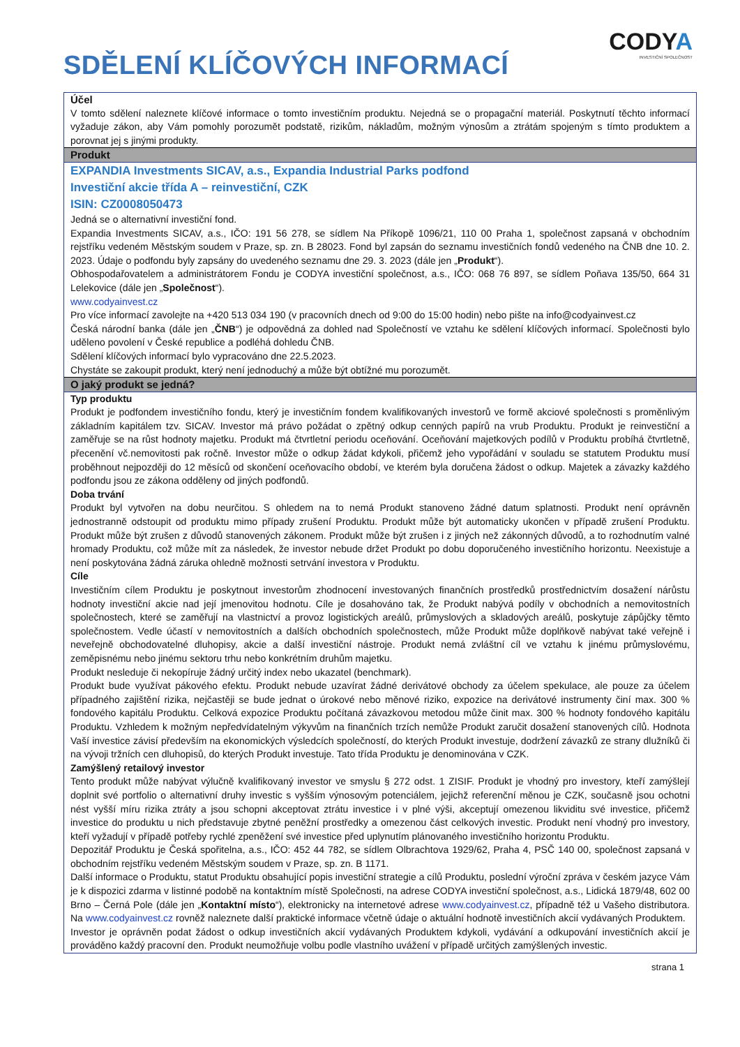SDĚLENÍ KLÍČOVÝCH INFORMACÍ
CODYA
INVESTIČNÍ SPOLEČNOST
Účel
V tomto sdělení naleznete klíčové informace o tomto investičním produktu. Nejedná se o propagační materiál. Poskytnutí těchto informací vyžaduje zákon, aby Vám pomohly porozumět podstatě, rizikům, nákladům, možným výnosům a ztrátám spojeným s tímto produktem a porovnat jej s jinými produkty.
Produkt
EXPANDIA Investments SICAV, a.s., Expandia Industrial Parks podfond
Investiční akcie třída A – reinvestiční, CZK
ISIN: CZ0008050473
Jedná se o alternativní investiční fond.
Expandia Investments SICAV, a.s., IČO: 191 56 278, se sídlem Na Příkopě 1096/21, 110 00 Praha 1, společnost zapsaná v obchodním rejstříku vedeném Městským soudem v Praze, sp. zn. B 28023. Fond byl zapsán do seznamu investičních fondů vedeného na ČNB dne 10. 2. 2023. Údaje o podfondu byly zapsány do uvedeného seznamu dne 29. 3. 2023 (dále jen „Produkt“).
Obhospodařovatelem a administrátorem Fondu je CODYA investiční společnost, a.s., IČO: 068 76 897, se sídlem Poňava 135/50, 664 31 Lelekovice (dále jen „Společnost“).
www.codyainvest.cz
Pro více informací zavolejte na +420 513 034 190 (v pracovních dnech od 9:00 do 15:00 hodin) nebo pište na info@codyainvest.cz
Česká národní banka (dále jen „ČNB“) je odpovědná za dohled nad Společností ve vztahu ke sdělení klíčových informací. Společnosti bylo uděleno povolení v České republice a podléhá dohledu ČNB.
Sdělení klíčových informací bylo vypracováno dne 22.5.2023.
Chystáte se zakoupit produkt, který není jednoduchý a může být obtížné mu porozumět.
O jaký produkt se jedná?
Typ produktu
Produkt je podfondem investičního fondu, který je investičním fondem kvalifikovaných investorů ve formě akciové společnosti s proměnlivým základním kapitálem tzv. SICAV. Investor má právo požádat o zpětný odkup cenných papírů na vrub Produktu. Produkt je reinvestiční a zaměřuje se na růst hodnoty majetku. Produkt má čtvrtletní periodu oceňování. Oceňování majetkových podílů v Produktu probíhá čtvrtletně, přecenění vč.nemovitosti pak ročně. Investor může o odkup žádat kdykoli, přičemž jeho vypořádání v souladu se statutem Produktu musí proběhnout nejpozději do 12 měsíců od skončení oceňovacího období, ve kterém byla doručena žádost o odkup. Majetek a závazky každého podfondu jsou ze zákona odděleny od jiných podfondů.
Doba trvání
Produkt byl vytvořen na dobu neurčitou. S ohledem na to nemá Produkt stanoveno žádné datum splatnosti. Produkt není oprávněn jednostranně odstoupit od produktu mimo případy zrušení Produktu. Produkt může být automaticky ukončen v případě zrušení Produktu. Produkt může být zrušen z důvodů stanovených zákonem. Produkt může být zrušen i z jiných než zákonných důvodů, a to rozhodnutím valné hromady Produktu, což může mít za následek, že investor nebude držet Produkt po dobu doporučeného investičního horizontu. Neexistuje a není poskytována žádná záruka ohledně možnosti setrvání investora v Produktu.
Cíle
Investičním cílem Produktu je poskytnout investorům zhodnocení investovaných finančních prostředků prostřednictvím dosažení nárůstu hodnoty investiční akcie nad její jmenovitou hodnotu. Cíle je dosahováno tak, že Produkt nabývá podíly v obchodních a nemovitostních společnostech, které se zaměřují na vlastnictví a provoz logistických areálů, průmyslových a skladových areálů, poskytuje zápůjčky těmto společnostem. Vedle účastí v nemovitostních a dalších obchodních společnostech, může Produkt může doplňkově nabývat také veřejně i neveřejně obchodovatelné dluhopisy, akcie a další investiční nástroje. Produkt nemá zvláštní cíl ve vztahu k jinému průmyslovému, zeměpisnému nebo jinému sektoru trhu nebo konkrétním druhům majetku.
Produkt nesleduje či nekopíruje žádný určitý index nebo ukazatel (benchmark).
Produkt bude využívat pákového efektu. Produkt nebude uzavírat žádné derivátové obchody za účelem spekulace, ale pouze za účelem případného zajištění rizika, nejčastěji se bude jednat o úrokové nebo měnové riziko, expozice na derivátové instrumenty činí max. 300 % fondového kapitálu Produktu. Celková expozice Produktu počítaná závazkovou metodou může činit max. 300 % hodnoty fondového kapitálu Produktu. Vzhledem k možným nepředvídatelným výkyvům na finančních trzích nemůže Produkt zaručit dosažení stanovených cílů. Hodnota Vaší investice závisí především na ekonomických výsledcích společností, do kterých Produkt investuje, dodržení závazků ze strany dlužníků či na vývoji tržních cen dluhopisů, do kterých Produkt investuje. Tato třída Produktu je denominována v CZK.
Zamýšlený retailový investor
Tento produkt může nabývat výlučně kvalifikovaný investor ve smyslu § 272 odst. 1 ZISIF. Produkt je vhodný pro investory, kteří zamýšlejí doplnit své portfolio o alternativní druhy investic s vyšším výnosovým potenciálem, jejichž referenční měnou je CZK, současně jsou ochotni nést vyšší míru rizika ztráty a jsou schopni akceptovat ztrátu investice i v plné výši, akceptují omezenou likviditu své investice, přičemž investice do produktu u nich představuje zbytné peněžní prostředky a omezenou část celkových investic. Produkt není vhodný pro investory, kteří vyžadují v případě potřeby rychlé zpeněžení své investice před uplynutím plánovaného investičního horizontu Produktu.
Depozitář Produktu je Česká spořitelna, a.s., IČO: 452 44 782, se sídlem Olbrachtova 1929/62, Praha 4, PSČ 140 00, společnost zapsaná v obchodním rejstříku vedeném Městským soudem v Praze, sp. zn. B 1171.
Další informace o Produktu, statut Produktu obsahující popis investiční strategie a cílů Produktu, poslední výroční zpráva v českém jazyce Vám je k dispozici zdarma v listinné podobě na kontaktním místě Společnosti, na adrese CODYA investiční společnost, a.s., Lidická 1879/48, 602 00 Brno – Černá Pole (dále jen „Kontaktní místo“), elektronicky na internetové adrese www.codyainvest.cz, případně též u Vašeho distributora. Na www.codyainvest.cz rovněž naleznete další praktické informace včetně údaje o aktuální hodnotě investičních akcií vydávaných Produktem.
Investor je oprávněn podat žádost o odkup investičních akcií vydávaných Produktem kdykoli, vydávání a odkupování investičních akcií je prováděno každý pracovní den. Produkt neumožňuje volbu podle vlastního uvážení v případě určitých zamýšlených investic.
strana 1